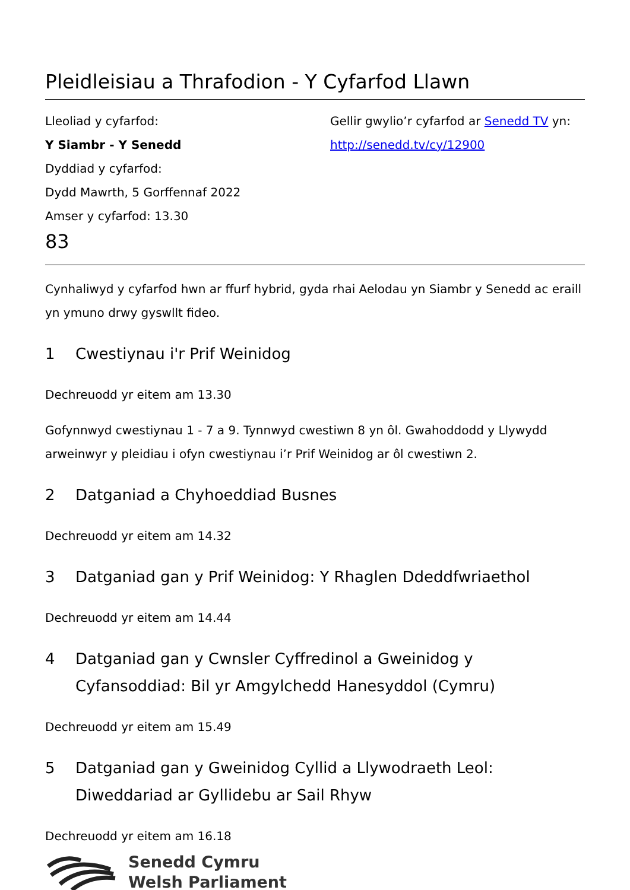Pleidleisiau a Thrafodion - Y Cyfarfod Llawn
Lleoliad y cyfarfod:
Y Siambr - Y Senedd
Dyddiad y cyfarfod:
Dydd Mawrth, 5 Gorffennaf 2022
Amser y cyfarfod: 13.30
Gellir gwylio’r cyfarfod ar Senedd TV yn:
http://senedd.tv/cy/12900
83
Cynhaliwyd y cyfarfod hwn ar ffurf hybrid, gyda rhai Aelodau yn Siambr y Senedd ac eraill yn ymuno drwy gyswllt fideo.
1 Cwestiynau i'r Prif Weinidog
Dechreuodd yr eitem am 13.30
Gofynnwyd cwestiynau 1 - 7 a 9. Tynnwyd cwestiwn 8 yn ôl. Gwahoddodd y Llywydd arweinwyr y pleidiau i ofyn cwestiynau i’r Prif Weinidog ar ôl cwestiwn 2.
2 Datganiad a Chyhoeddiad Busnes
Dechreuodd yr eitem am 14.32
3 Datganiad gan y Prif Weinidog: Y Rhaglen Ddeddfwriaethol
Dechreuodd yr eitem am 14.44
4 Datganiad gan y Cwnsler Cyffredinol a Gweinidog y Cyfansoddiad: Bil yr Amgylchedd Hanesyddol (Cymru)
Dechreuodd yr eitem am 15.49
5 Datganiad gan y Gweinidog Cyllid a Llywodraeth Leol: Diweddariad ar Gyllidebu ar Sail Rhyw
Dechreuodd yr eitem am 16.18
Senedd Cymru
Welsh Parliament